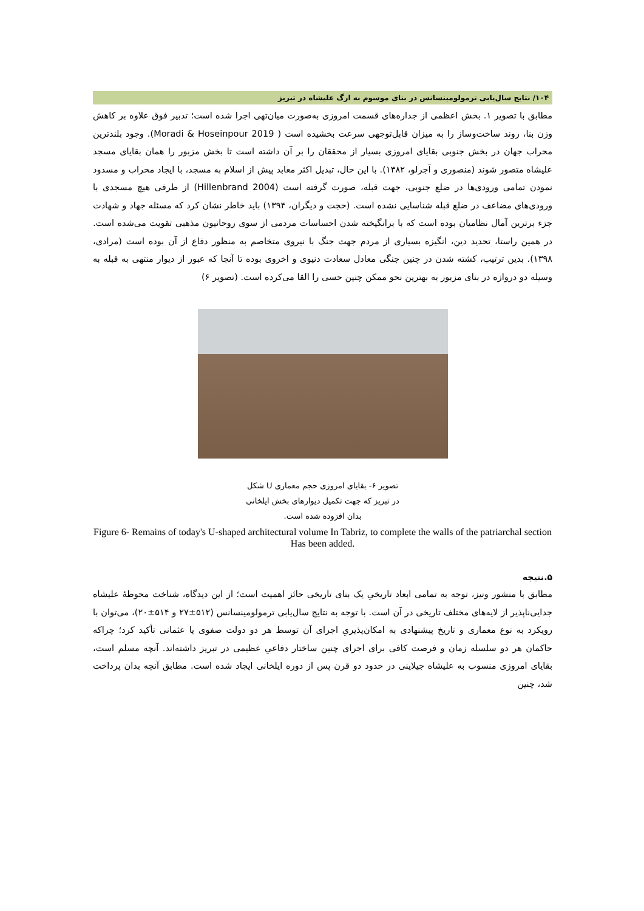۱۰۴/ نتایج سال‌یابی ترمولومینسانس در بنای موسوم به ارگ علیشاه در تبریز
مطابق با تصویر ۱. بخش اعظمی از جداره‌های قسمت امروزی به‌صورت میان‌تهی اجرا شده است؛ تدبیر فوق علاوه بر کاهش وزن بنا، روند ساخت‌وساز را به میزان قابل‌توجهی سرعت بخشیده است ( Moradi & Hoseinpour 2019). وجود بلندترین محراب جهان در بخش جنوبی بقایای امروزی بسیار از محققان را بر آن داشته است تا بخش مزبور را همان بقایای مسجد علیشاه متصور شوند (منصوری و آجرلو، ۱۳۸۲). با این حال، تبدیل اکثر معابد پیش از اسلام به مسجد، با ایجاد محراب و مسدود نمودن تمامی ورودی‌ها در ضلع جنوبی، جهت قبله، صورت گرفته است (Hillenbrand 2004) از طرفی هیچ مسجدی با ورودی‌های مضاعف در ضلع قبله شناسایی نشده است. (حجت و دیگران، ۱۳۹۴) باید خاطر نشان کرد که مسئله جهاد و شهادت جزء برترین آمال نظامیان بوده است که با برانگیخته شدن احساسات مردمی از سوی روحانیون مذهبی تقویت می‌شده است. در همین راستا، تحدید دین، انگیزه بسیاری از مردم جهت جنگ با نیروی متخاصم به منظور دفاع از آن بوده است (مرادی، ۱۳۹۸). بدین ترتیب، کشته شدن در چنین جنگی معادل سعادت دنیوی و اخروی بوده تا آنجا که عبور از دیوار منتهی به قبله به وسیله دو دروازه در بنای مزبور به بهترین نحو ممکن چنین حسی را القا می‌کرده است. (تصویر ۶)
تصویر ۶- بقایای امروزی حجم معماری U شکل
در تبریز که جهت تکمیل دیوارهای بخش ایلخانی
بدان افزوده شده است.
Figure 6- Remains of today's U-shaped architectural volume In Tabriz, to complete the walls of the patriarchal section Has been added.
۵.نتیجه
مطابق با منشور ونیز، توجه به تمامی ابعاد تاریخیِ یک بنای تاریخی حائز اهمیت است؛ از این دیدگاه، شناخت محوطهٔ علیشاه جدایی‌ناپذیر از لایه‌های مختلف تاریخی در آن است. با توجه به نتایج سال‌یابی ترمولومینسانس (۵۱۲±۲۷ و ۵۱۴±۲۰)، می‌توان با رویکرد به نوع معماری و تاریخ پیشنهادی به امکان‌پذیریِ اجرای آن توسط هر دو دولت صفوی یا عثمانی تأکید کرد؛ چراکه حاکمان هر دو سلسله زمان و فرصت کافی برای اجرای چنین ساختار دفاعیِ عظیمی در تبریز داشته‌اند. آنچه مسلم است، بقایای امروزی منسوب به علیشاه جیلاینی در حدود دو قرن پس از دوره ایلخانی ایجاد شده است. مطابق آنچه بدان پرداخت شد، چنین